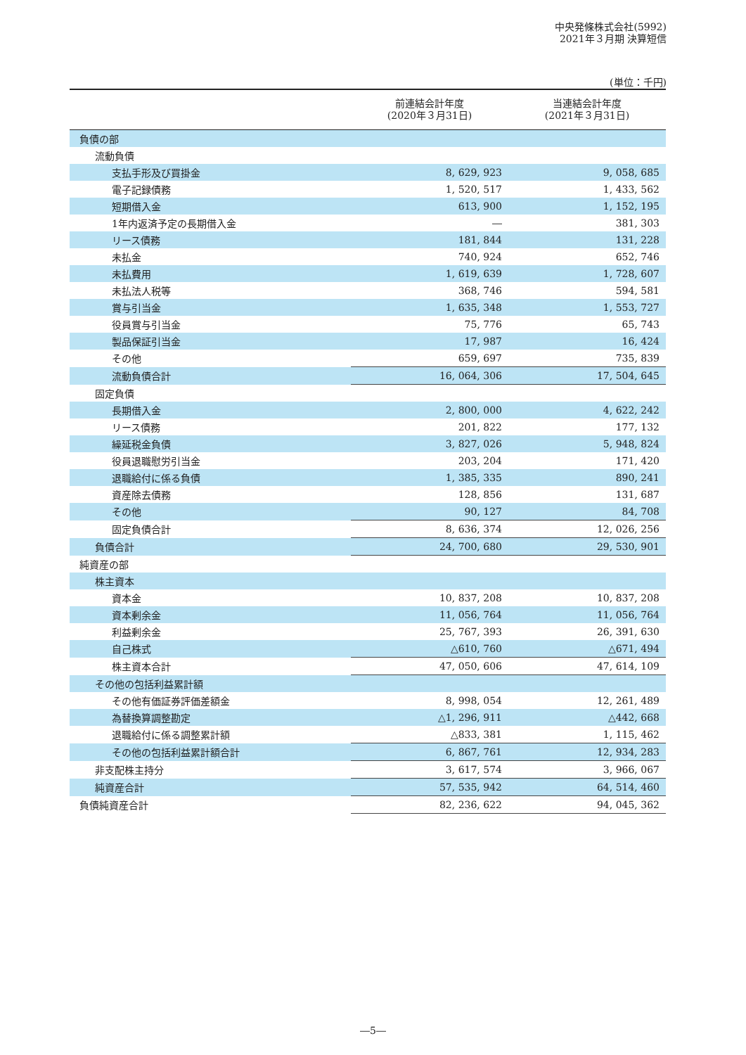中央発條株式会社(5992)
2021年３月期 決算短信
(単位：千円)
| | 前連結会計年度 (2020年３月31日) | 当連結会計年度 (2021年３月31日) |
| --- | --- | --- |
| 負債の部 | | |
| 流動負債 | | |
| 支払手形及び買掛金 | 8, 629, 923 | 9, 058, 685 |
| 電子記録債務 | 1, 520, 517 | 1, 433, 562 |
| 短期借入金 | 613, 900 | 1, 152, 195 |
| 1年内返済予定の長期借入金 | ― | 381, 303 |
| リース債務 | 181, 844 | 131, 228 |
| 未払金 | 740, 924 | 652, 746 |
| 未払費用 | 1, 619, 639 | 1, 728, 607 |
| 未払法人税等 | 368, 746 | 594, 581 |
| 賞与引当金 | 1, 635, 348 | 1, 553, 727 |
| 役員賞与引当金 | 75, 776 | 65, 743 |
| 製品保証引当金 | 17, 987 | 16, 424 |
| その他 | 659, 697 | 735, 839 |
| 流動負債合計 | 16, 064, 306 | 17, 504, 645 |
| 固定負債 | | |
| 長期借入金 | 2, 800, 000 | 4, 622, 242 |
| リース債務 | 201, 822 | 177, 132 |
| 繰延税金負債 | 3, 827, 026 | 5, 948, 824 |
| 役員退職慰労引当金 | 203, 204 | 171, 420 |
| 退職給付に係る負債 | 1, 385, 335 | 890, 241 |
| 資産除去債務 | 128, 856 | 131, 687 |
| その他 | 90, 127 | 84, 708 |
| 固定負債合計 | 8, 636, 374 | 12, 026, 256 |
| 負債合計 | 24, 700, 680 | 29, 530, 901 |
| 純資産の部 | | |
| 株主資本 | | |
| 資本金 | 10, 837, 208 | 10, 837, 208 |
| 資本剰余金 | 11, 056, 764 | 11, 056, 764 |
| 利益剰余金 | 25, 767, 393 | 26, 391, 630 |
| 自己株式 | △610, 760 | △671, 494 |
| 株主資本合計 | 47, 050, 606 | 47, 614, 109 |
| その他の包括利益累計額 | | |
| その他有価証券評価差額金 | 8, 998, 054 | 12, 261, 489 |
| 為替換算調整勘定 | △1, 296, 911 | △442, 668 |
| 退職給付に係る調整累計額 | △833, 381 | 1, 115, 462 |
| その他の包括利益累計額合計 | 6, 867, 761 | 12, 934, 283 |
| 非支配株主持分 | 3, 617, 574 | 3, 966, 067 |
| 純資産合計 | 57, 535, 942 | 64, 514, 460 |
| 負債純資産合計 | 82, 236, 622 | 94, 045, 362 |
―5―